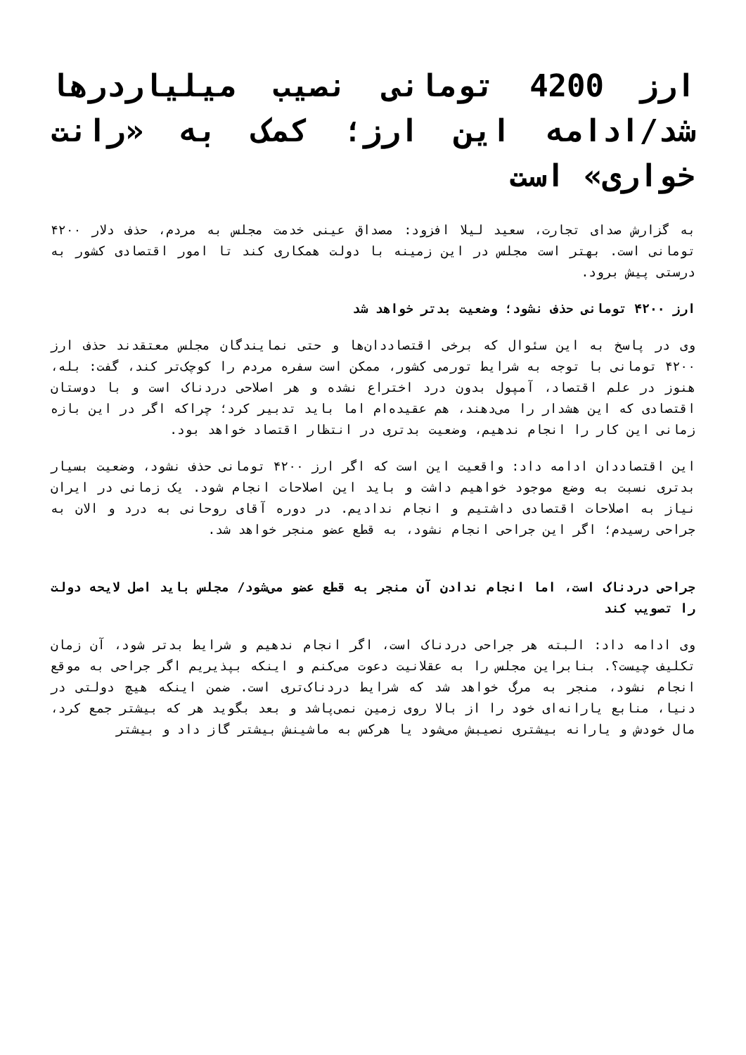ارز 4200 تومانی نصیب میلیاردرها شد/ادامه این ارز؛ کمک به «رانت خواری» است
به گزارش صدای تجارت، سعید لیلا افزود: مصداق عینی خدمت مجلس به مردم، حذف دلار ۴۲۰۰ تومانی است. بهتر است مجلس در این زمینه با دولت همکاری کند تا امور اقتصادی کشور به درستی پیش برود.
ارز ۴۲۰۰ تومانی حذف نشود؛ وضعیت بدتر خواهد شد
وی در پاسخ به این سئوال که برخی اقتصاددان‌ها و حتی نمایندگان مجلس معتقدند حذف ارز ۴۲۰۰ تومانی با توجه به شرایط تورمی کشور، ممکن است سفره مردم را کوچک‌تر کند، گفت: بله، هنوز در علم اقتصاد، آمپول بدون درد اختراع نشده و هر اصلاحی دردناک است و با دوستان اقتصادی که این هشدار را می‌دهند، هم عقیده‌ام اما باید تدبیر کرد؛ چراکه اگر در این بازه زمانی این کار را انجام ندهیم، وضعیت بدتری در انتظار اقتصاد خواهد بود.
این اقتصاددان ادامه داد: واقعیت این است که اگر ارز ۴۲۰۰ تومانی حذف نشود، وضعیت بسیار بدتری نسبت به وضع موجود خواهیم داشت و باید این اصلاحات انجام شود. یک زمانی در ایران نیاز به اصلاحات اقتصادی داشتیم و انجام ندادیم. در دوره آقای روحانی به درد و الان به جراحی رسیدم؛ اگر این جراحی انجام نشود، به قطع عضو منجر خواهد شد.
جراحی دردناک است، اما انجام ندادن آن منجر به قطع عضو می‌شود/ مجلس باید اصل لایحه دولت را تصویب کند
وی ادامه داد: البته هر جراحی دردناک است، اگر انجام ندهیم و شرایط بدتر شود، آن زمان تکلیف چیست؟. بنابراین مجلس را به عقلانیت دعوت می‌کنم و اینکه بپذیریم اگر جراحی به موقع انجام نشود، منجر به مرگ خواهد شد که شرایط دردناک‌تری است. ضمن اینکه هیچ دولتی در دنیا، منابع یارانه‌ای خود را از بالا روی زمین نمی‌پاشد و بعد بگوید هر که بیشتر جمع کرد، مال خودش و یارانه بیشتری نصیبش می‌شود یا هرکس به ماشینش بیشتر گاز داد و بیشتر